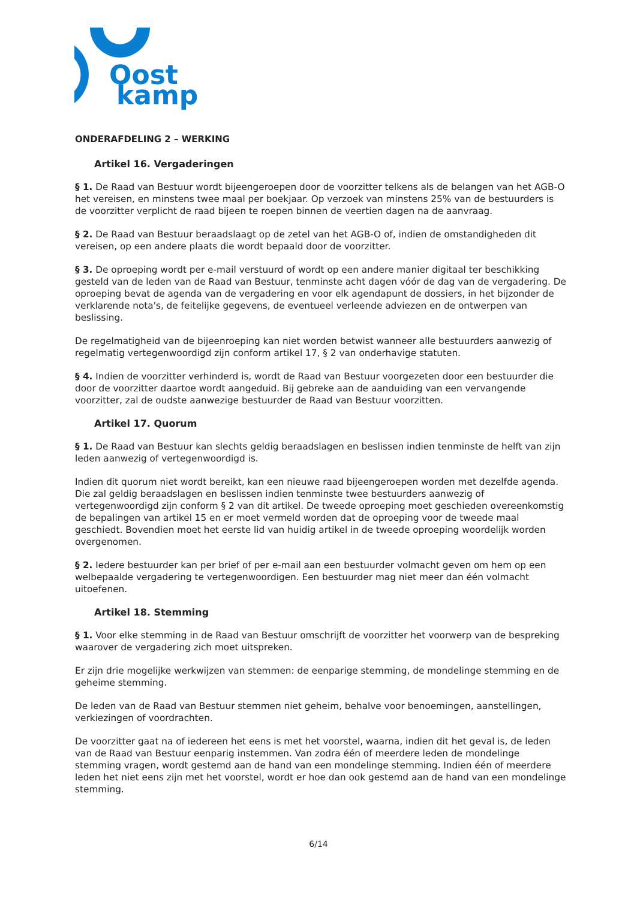Oost
kamp
ONDERAFDELING 2 – WERKING
Artikel 16. Vergaderingen
§ 1. De Raad van Bestuur wordt bijeengeroepen door de voorzitter telkens als de belangen van het AGB-O het vereisen, en minstens twee maal per boekjaar. Op verzoek van minstens 25% van de bestuurders is de voorzitter verplicht de raad bijeen te roepen binnen de veertien dagen na de aanvraag.
§ 2. De Raad van Bestuur beraadslaagt op de zetel van het AGB-O of, indien de omstandigheden dit vereisen, op een andere plaats die wordt bepaald door de voorzitter.
§ 3. De oproeping wordt per e-mail verstuurd of wordt op een andere manier digitaal ter beschikking gesteld van de leden van de Raad van Bestuur, tenminste acht dagen vóór de dag van de vergadering. De oproeping bevat de agenda van de vergadering en voor elk agendapunt de dossiers, in het bijzonder de verklarende nota's, de feitelijke gegevens, de eventueel verleende adviezen en de ontwerpen van beslissing.
De regelmatigheid van de bijeenroeping kan niet worden betwist wanneer alle bestuurders aanwezig of regelmatig vertegenwoordigd zijn conform artikel 17, § 2 van onderhavige statuten.
§ 4. Indien de voorzitter verhinderd is, wordt de Raad van Bestuur voorgezeten door een bestuurder die door de voorzitter daartoe wordt aangeduid. Bij gebreke aan de aanduiding van een vervangende voorzitter, zal de oudste aanwezige bestuurder de Raad van Bestuur voorzitten.
Artikel 17. Quorum
§ 1. De Raad van Bestuur kan slechts geldig beraadslagen en beslissen indien tenminste de helft van zijn leden aanwezig of vertegenwoordigd is.
Indien dit quorum niet wordt bereikt, kan een nieuwe raad bijeengeroepen worden met dezelfde agenda. Die zal geldig beraadslagen en beslissen indien tenminste twee bestuurders aanwezig of vertegenwoordigd zijn conform § 2 van dit artikel. De tweede oproeping moet geschieden overeenkomstig de bepalingen van artikel 15 en er moet vermeld worden dat de oproeping voor de tweede maal geschiedt. Bovendien moet het eerste lid van huidig artikel in de tweede oproeping woordelijk worden overgenomen.
§ 2. Iedere bestuurder kan per brief of per e-mail aan een bestuurder volmacht geven om hem op een welbepaalde vergadering te vertegenwoordigen. Een bestuurder mag niet meer dan één volmacht uitoefenen.
Artikel 18. Stemming
§ 1. Voor elke stemming in de Raad van Bestuur omschrijft de voorzitter het voorwerp van de bespreking waarover de vergadering zich moet uitspreken.
Er zijn drie mogelijke werkwijzen van stemmen: de eenparige stemming, de mondelinge stemming en de geheime stemming.
De leden van de Raad van Bestuur stemmen niet geheim, behalve voor benoemingen, aanstellingen, verkiezingen of voordrachten.
De voorzitter gaat na of iedereen het eens is met het voorstel, waarna, indien dit het geval is, de leden van de Raad van Bestuur eenparig instemmen. Van zodra één of meerdere leden de mondelinge stemming vragen, wordt gestemd aan de hand van een mondelinge stemming. Indien één of meerdere leden het niet eens zijn met het voorstel, wordt er hoe dan ook gestemd aan de hand van een mondelinge stemming.
6/14